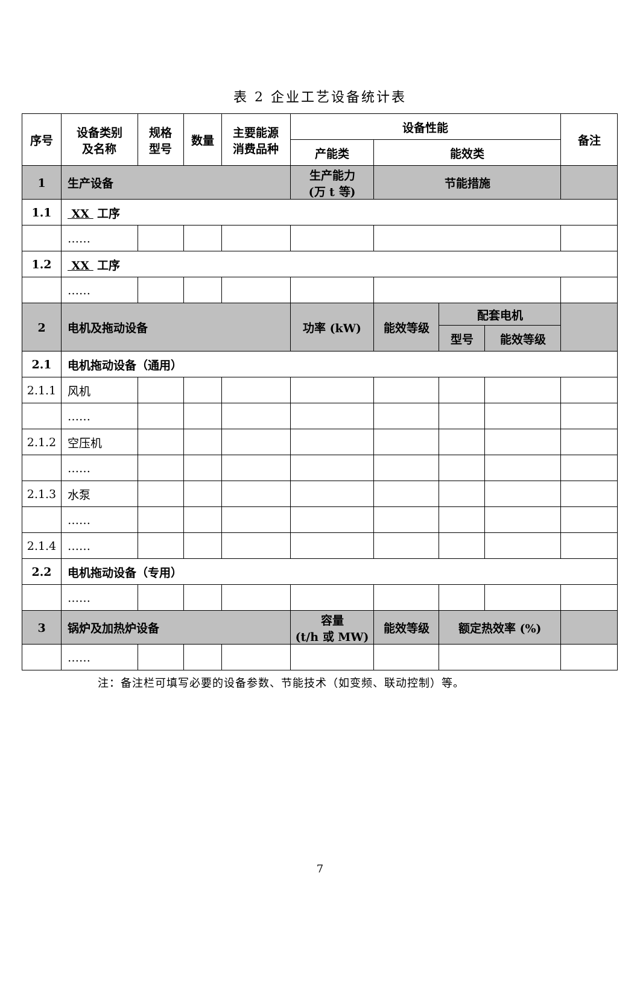表 2 企业工艺设备统计表
| 序号 | 设备类别 及名称 | 规格 型号 | 数量 | 主要能源 消费品种 | 设备性能 | | | | 备注 |
| --- | --- | --- | --- | --- | --- | --- | --- | --- | --- |
| | | | | | 产能类 | 能效类 | | | |
| 1 | 生产设备 | | | | 生产能力 (万 t 等) | 节能措施 | | | |
| 1.1 | XX 工序 | | | | | | | | |
| | …… | | | | | | | | |
| 1.2 | XX 工序 | | | | | | | | |
| | …… | | | | | | | | |
| 2 | 电机及拖动设备 | | | | 功率 (kW) | 能效等级 | 配套电机 | | |
| | | | | | | | 型号 | 能效等级 | |
| 2.1 | 电机拖动设备（通用） | | | | | | | | |
| 2.1.1 | 风机 | | | | | | | | |
| | …… | | | | | | | | |
| 2.1.2 | 空压机 | | | | | | | | |
| | …… | | | | | | | | |
| 2.1.3 | 水泵 | | | | | | | | |
| | …… | | | | | | | | |
| 2.1.4 | …… | | | | | | | | |
| 2.2 | 电机拖动设备（专用） | | | | | | | | |
| | …… | | | | | | | | |
| 3 | 锅炉及加热炉设备 | | | | 容量 (t/h 或 MW) | 能效等级 | 额定热效率 (%) | | |
| | …… | | | | | | | | |
注：备注栏可填写必要的设备参数、节能技术（如变频、联动控制）等。
7